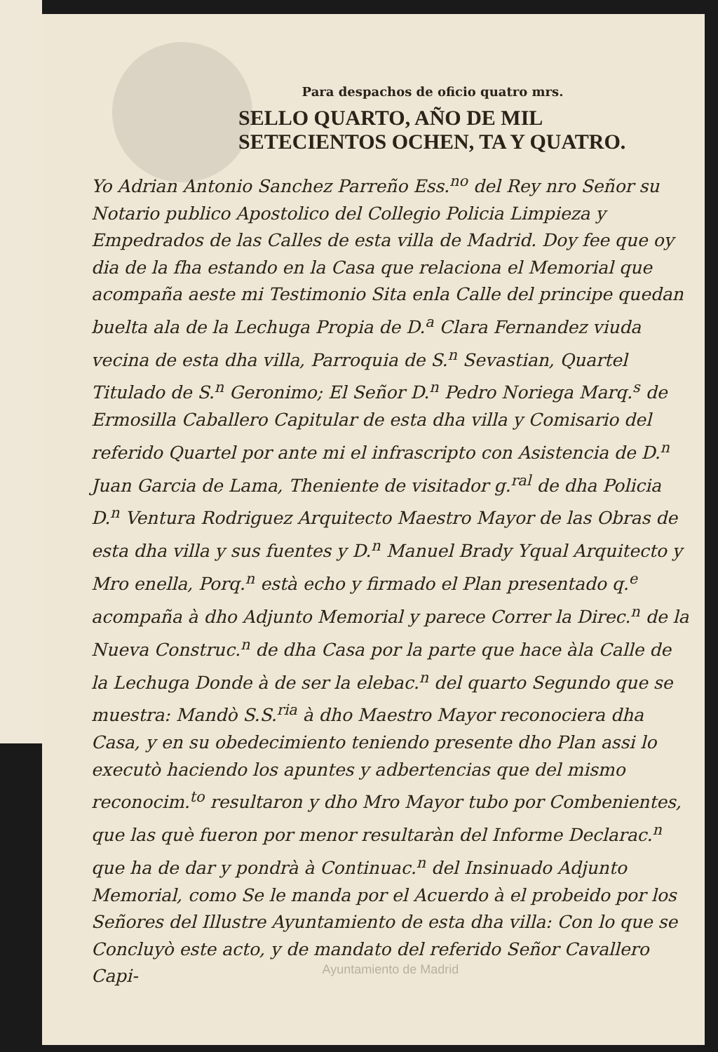Para despachos de oficio quatro mrs.
SELLO QUARTO, AÑO DE MIL SETECIENTOS OCHEN, TA Y QUATRO.
Yo Adrian Antonio Sanchez Parreño Ess.<sup>no</sup> del Rey nro Señor su Notario publico Apostolico del Collegio Policia Limpieza y Empedrados de las Calles de esta villa de Madrid. Doy fee que oy dia de la fha estando en la Casa que relaciona el Memorial que acompaña aeste mi Testimonio Sita enla Calle del principe quedan buelta ala de la Lechuga Propia de D.<sup>a</sup> Clara Fernandez viuda vecina de esta dha villa, Parroquia de S.<sup>n</sup> Sevastian, Quartel Titulado de S.<sup>n</sup> Geronimo; El Señor D.<sup>n</sup> Pedro Noriega Marq.<sup>s</sup> de Ermosilla Caballero Capitular de esta dha villa y Comisario del referido Quartel por ante mi el infrascripto con Asistencia de D.<sup>n</sup> Juan Garcia de Lama, Theniente de visitador g.<sup>ral</sup> de dha Policia D.<sup>n</sup> Ventura Rodriguez Arquitecto Maestro Mayor de las Obras de esta dha villa y sus fuentes y D.<sup>n</sup> Manuel Brady Yqual Arquitecto y Mro enella, Porq.<sup>n</sup> està echo y firmado el Plan presentado q.<sup>e</sup> acompaña à dho Adjunto Memorial y parece Correr la Direc.<sup>n</sup> de la Nueva Construc.<sup>n</sup> de dha Casa por la parte que hace àla Calle de la Lechuga Donde à de ser la elebac.<sup>n</sup> del quarto Segundo que se muestra: Mandò S.S.<sup>ria</sup> à dho Maestro Mayor reconociera dha Casa, y en su obedecimiento teniendo presente dho Plan assi lo executò haciendo los apuntes y adbertencias que del mismo reconocim.<sup>to</sup> resultaron y dho Mro Mayor tubo por Combenientes, que las què fueron por menor resultaràn del Informe Declarac.<sup>n</sup> que ha de dar y pondrà à Continuac.<sup>n</sup> del Insinuado Adjunto Memorial, como Se le manda por el Acuerdo à el probeido por los Señores del Illustre Ayuntamiento de esta dha villa: Con lo que se Concluyò este acto, y de mandato del referido Señor Cavallero Capi-
Ayuntamiento de Madrid